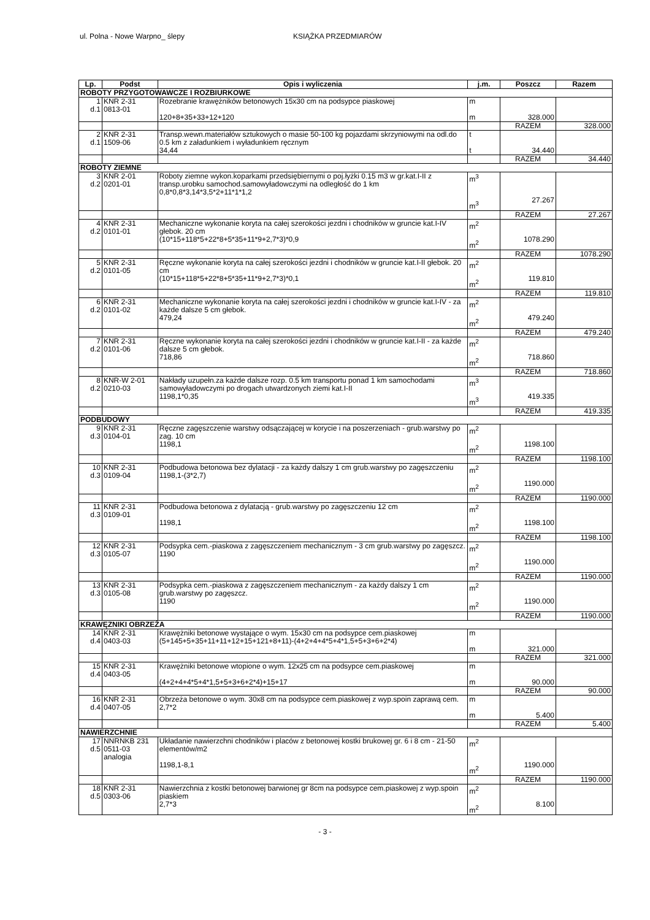ul. Polna - Nowe Warpno_ ślepy KSIĄŻKA PRZEDMIARÓW
| Lp. | Podst | Opis i wyliczenia | j.m. | Poszcz | Razem |
| --- | --- | --- | --- | --- | --- |
| ROBOTY PRZYGOTOWAWCZE I ROZBIURKOWE | | | | | |
| 1 d.1 | KNR 2-31 0813-01 | Rozebranie krawężników betonowych 15x30 cm na podsypce piaskowej 120+8+35+33+12+120 | m m | 328.000 | |
| | | | | RAZEM | 328.000 |
| 2 d.1 | KNR 2-31 1509-06 | Transp.wewn.materiałów sztukowych o masie 50-100 kg pojazdami skrzyniowymi na odl.do 0.5 km z załadunkiem i wyładunkiem ręcznym 34,44 | t t | 34.440 | |
| | | | | RAZEM | 34.440 |
| ROBOTY ZIEMNE | | | | | |
| 3 d.2 | KNR 2-01 0201-01 | Roboty ziemne wykon.koparkami przedsiębiernymi o poj.łyżki 0.15 m3 w gr.kat.I-II z transp.urobku samochod.samowyładowczymi na odległość do 1 km 0,8*0,8*3,14*3,5*2+11*1*1,2 | m<sup>3</sup> m<sup>3</sup> | 27.267 | |
| | | | | RAZEM | 27.267 |
| 4 d.2 | KNR 2-31 0101-01 | Mechaniczne wykonanie koryta na całej szerokości jezdni i chodników w gruncie kat.I-IV głebok. 20 cm (10*15+118*5+22*8+5*35+11*9+2,7*3)*0,9 | m<sup>2</sup> m<sup>2</sup> | 1078.290 | |
| | | | | RAZEM | 1078.290 |
| 5 d.2 | KNR 2-31 0101-05 | Ręczne wykonanie koryta na całej szerokości jezdni i chodników w gruncie kat.I-II głebok. 20 cm (10*15+118*5+22*8+5*35+11*9+2,7*3)*0,1 | m<sup>2</sup> m<sup>2</sup> | 119.810 | |
| | | | | RAZEM | 119.810 |
| 6 d.2 | KNR 2-31 0101-02 | Mechaniczne wykonanie koryta na całej szerokości jezdni i chodników w gruncie kat.I-IV - za każde dalsze 5 cm głebok. 479,24 | m<sup>2</sup> m<sup>2</sup> | 479.240 | |
| | | | | RAZEM | 479.240 |
| 7 d.2 | KNR 2-31 0101-06 | Ręczne wykonanie koryta na całej szerokości jezdni i chodników w gruncie kat.I-II - za każde dalsze 5 cm głebok. 718,86 | m<sup>2</sup> m<sup>2</sup> | 718.860 | |
| | | | | RAZEM | 718.860 |
| 8 d.2 | KNR-W 2-01 0210-03 | Nakłady uzupełn.za każde dalsze rozp. 0.5 km transportu ponad 1 km samochodami samowyładowczymi po drogach utwardzonych ziemi kat.I-II 1198,1*0,35 | m<sup>3</sup> m<sup>3</sup> | 419.335 | |
| | | | | RAZEM | 419.335 |
| PODBUDOWY | | | | | |
| 9 d.3 | KNR 2-31 0104-01 | Ręczne zagęszczenie warstwy odsączającej w korycie i na poszerzeniach - grub.warstwy po zag. 10 cm 1198,1 | m<sup>2</sup> m<sup>2</sup> | 1198.100 | |
| | | | | RAZEM | 1198.100 |
| 10 d.3 | KNR 2-31 0109-04 | Podbudowa betonowa bez dylatacji - za każdy dalszy 1 cm grub.warstwy po zagęszczeniu 1198,1-(3*2,7) | m<sup>2</sup> m<sup>2</sup> | 1190.000 | |
| | | | | RAZEM | 1190.000 |
| 11 d.3 | KNR 2-31 0109-01 | Podbudowa betonowa z dylatacją - grub.warstwy po zagęszczeniu 12 cm 1198,1 | m<sup>2</sup> m<sup>2</sup> | 1198.100 | |
| | | | | RAZEM | 1198.100 |
| 12 d.3 | KNR 2-31 0105-07 | Podsypka cem.-piaskowa z zagęszczeniem mechanicznym - 3 cm grub.warstwy po zagęszcz. 1190 | m<sup>2</sup> m<sup>2</sup> | 1190.000 | |
| | | | | RAZEM | 1190.000 |
| 13 d.3 | KNR 2-31 0105-08 | Podsypka cem.-piaskowa z zagęszczeniem mechanicznym - za każdy dalszy 1 cm grub.warstwy po zagęszcz. 1190 | m<sup>2</sup> m<sup>2</sup> | 1190.000 | |
| | | | | RAZEM | 1190.000 |
| KRAWĘZNIKI OBRZEŻA | | | | | |
| 14 d.4 | KNR 2-31 0403-03 | Krawężniki betonowe wystające o wym. 15x30 cm na podsypce cem.piaskowej (5+145+5+35+11+11+12+15+121+8+11)-(4+2+4+4*5+4*1,5+5+3+6+2*4) | m m | 321.000 | |
| | | | | RAZEM | 321.000 |
| 15 d.4 | KNR 2-31 0403-05 | Krawężniki betonowe wtopione o wym. 12x25 cm na podsypce cem.piaskowej (4+2+4+4*5+4*1,5+5+3+6+2*4)+15+17 | m m | 90.000 | |
| | | | | RAZEM | 90.000 |
| 16 d.4 | KNR 2-31 0407-05 | Obrzeża betonowe o wym. 30x8 cm na podsypce cem.piaskowej z wyp.spoin zaprawą cem. 2,7*2 | m m | 5.400 | |
| | | | | RAZEM | 5.400 |
| NAWIERZCHNIE | | | | | |
| 17 d.5 | NNRNKB 231 0511-03 analogia | Układanie nawierzchni chodników i placów z betonowej kostki brukowej gr. 6 i 8 cm - 21-50 elementów/m2 1198,1-8,1 | m<sup>2</sup> m<sup>2</sup> | 1190.000 | |
| | | | | RAZEM | 1190.000 |
| 18 d.5 | KNR 2-31 0303-06 | Nawierzchnia z kostki betonowej barwionej gr 8cm na podsypce cem.piaskowej z wyp.spoin piaskiem 2,7*3 | m<sup>2</sup> m<sup>2</sup> | 8.100 | |
- 3 -